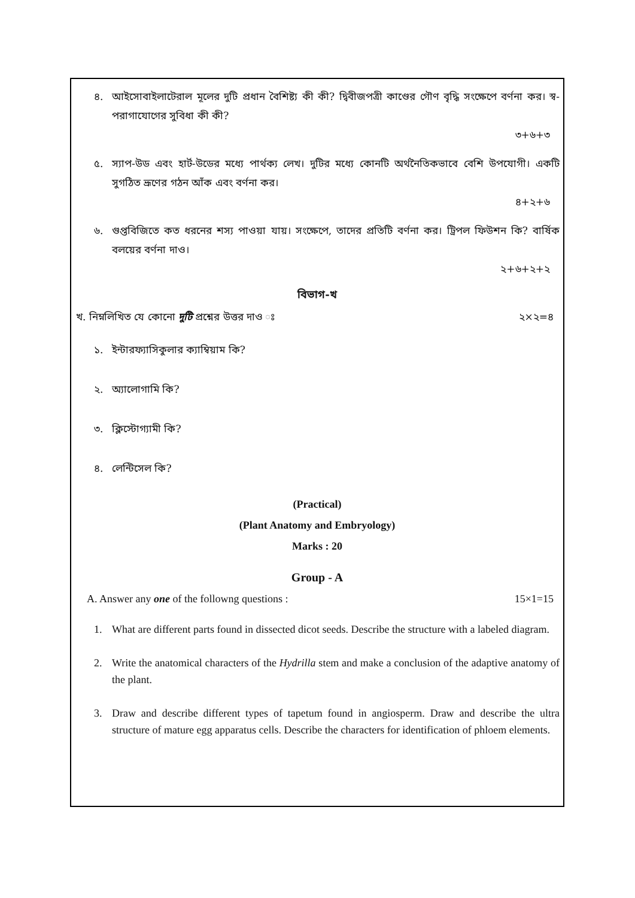৪. আইসোবাইলাটেরাল মূলের দুটি প্রধান বৈশিষ্ট্য কী কী? দ্বিবীজপত্রী কাণ্ডের গৌণ বৃদ্ধি সংক্ষেপে বর্ণনা কর। স্ব-পরাগাযোগের সুবিধা কী কী?
৩+৬+৩
৫. স্যাপ-উড এবং হার্ট-উডের মধ্যে পার্থক্য লেখ। দুটির মধ্যে কোনটি অর্থনৈতিকভাবে বেশি উপযোগী। একটি সুগঠিত ভ্রূণের গঠন আঁক এবং বর্ণনা কর।
৪+২+৬
৬. গুপ্তবিজিতে কত ধরনের শস্য পাওয়া যায়। সংক্ষেপে, তাদের প্রতিটি বর্ণনা কর। ট্রিপল ফিউশন কি? বার্ষিক বলয়ের বর্ণনা দাও।
২+৬+২+২
বিভাগ-খ
খ. নিম্নলিখিত যে কোনো দুটি প্রশ্নের উত্তর দাও ঃ ২×২=৪
১. ইন্টারফ্যাসিকুলার ক্যাম্বিয়াম কি?
২. অ্যালোগামি কি?
৩. ক্লিস্টোগ্যামী কি?
৪. লেন্টিসেল কি?
(Practical)
(Plant Anatomy and Embryology)
Marks : 20
Group - A
A. Answer any one of the followng questions : 15×1=15
1. What are different parts found in dissected dicot seeds. Describe the structure with a labeled diagram.
2. Write the anatomical characters of the Hydrilla stem and make a conclusion of the adaptive anatomy of the plant.
3. Draw and describe different types of tapetum found in angiosperm. Draw and describe the ultra structure of mature egg apparatus cells. Describe the characters for identification of phloem elements.